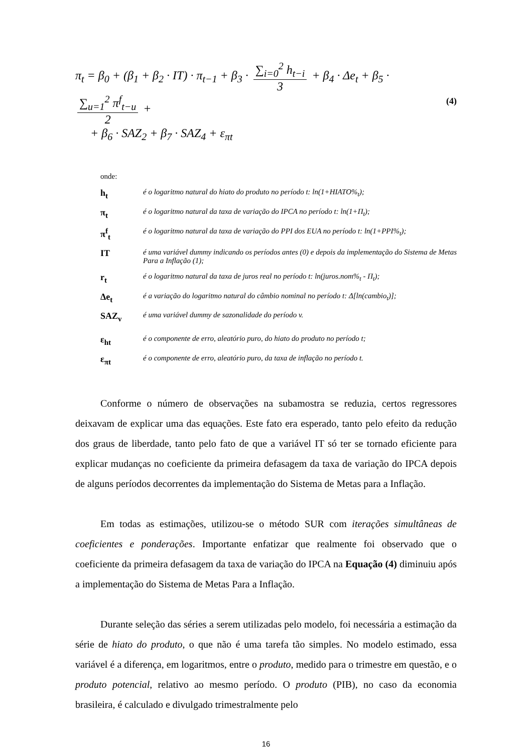π<sub>t</sub> = β<sub>0</sub> + (β<sub>1</sub> + β<sub>2</sub> · IT) · π<sub>t−1</sub> + β<sub>3</sub> · ∑<sub>i=0</sub><sup>2</sup> h<sub>t−i</sub> 3 + β<sub>4</sub> · Δe<sub>t</sub> + β<sub>5</sub> · ∑<sub>u=1</sub><sup>2</sup> π<sup>f</sup><sub>t−u</sub> 2 +
+ β<sub>6</sub> · SAZ<sub>2</sub> + β<sub>7</sub> · SAZ<sub>4</sub> + ε<sub>πt</sub>
(4)
onde:
h<sub>t</sub>
é o logaritmo natural do hiato do produto no período t: ln(1+HIATO%<sub>t</sub>);
π<sub>t</sub>
é o logaritmo natural da taxa de variação do IPCA no período t: ln(1+Π<sub>t</sub>);
π<sup>f</sup><sub>t</sub>
é o logaritmo natural da taxa de variação do PPI dos EUA no período t: ln(1+PPI%<sub>t</sub>);
IT
é uma variável dummy indicando os períodos antes (0) e depois da implementação do Sistema de Metas Para a Inflação (1);
r<sub>t</sub>
é o logaritmo natural da taxa de juros real no período t: ln(juros.nom%<sub>t</sub> - Π<sub>t</sub>);
Δe<sub>t</sub>
é a variação do logaritmo natural do câmbio nominal no período t: Δ[ln(cambio<sub>t</sub>)];
SAZ<sub>v</sub>
é uma variável dummy de sazonalidade do período v.
ε<sub>ht</sub>
é o componente de erro, aleatório puro, do hiato do produto no período t;
ε<sub>πt</sub>
é o componente de erro, aleatório puro, da taxa de inflação no período t.
Conforme o número de observações na subamostra se reduzia, certos regressores deixavam de explicar uma das equações. Este fato era esperado, tanto pelo efeito da redução dos graus de liberdade, tanto pelo fato de que a variável IT só ter se tornado eficiente para explicar mudanças no coeficiente da primeira defasagem da taxa de variação do IPCA depois de alguns períodos decorrentes da implementação do Sistema de Metas para a Inflação.
Em todas as estimações, utilizou-se o método SUR com iterações simultâneas de coeficientes e ponderações. Importante enfatizar que realmente foi observado que o coeficiente da primeira defasagem da taxa de variação do IPCA na Equação (4) diminuiu após a implementação do Sistema de Metas Para a Inflação.
Durante seleção das séries a serem utilizadas pelo modelo, foi necessária a estimação da série de hiato do produto, o que não é uma tarefa tão simples. No modelo estimado, essa variável é a diferença, em logaritmos, entre o produto, medido para o trimestre em questão, e o produto potencial, relativo ao mesmo período. O produto (PIB), no caso da economia brasileira, é calculado e divulgado trimestralmente pelo
16